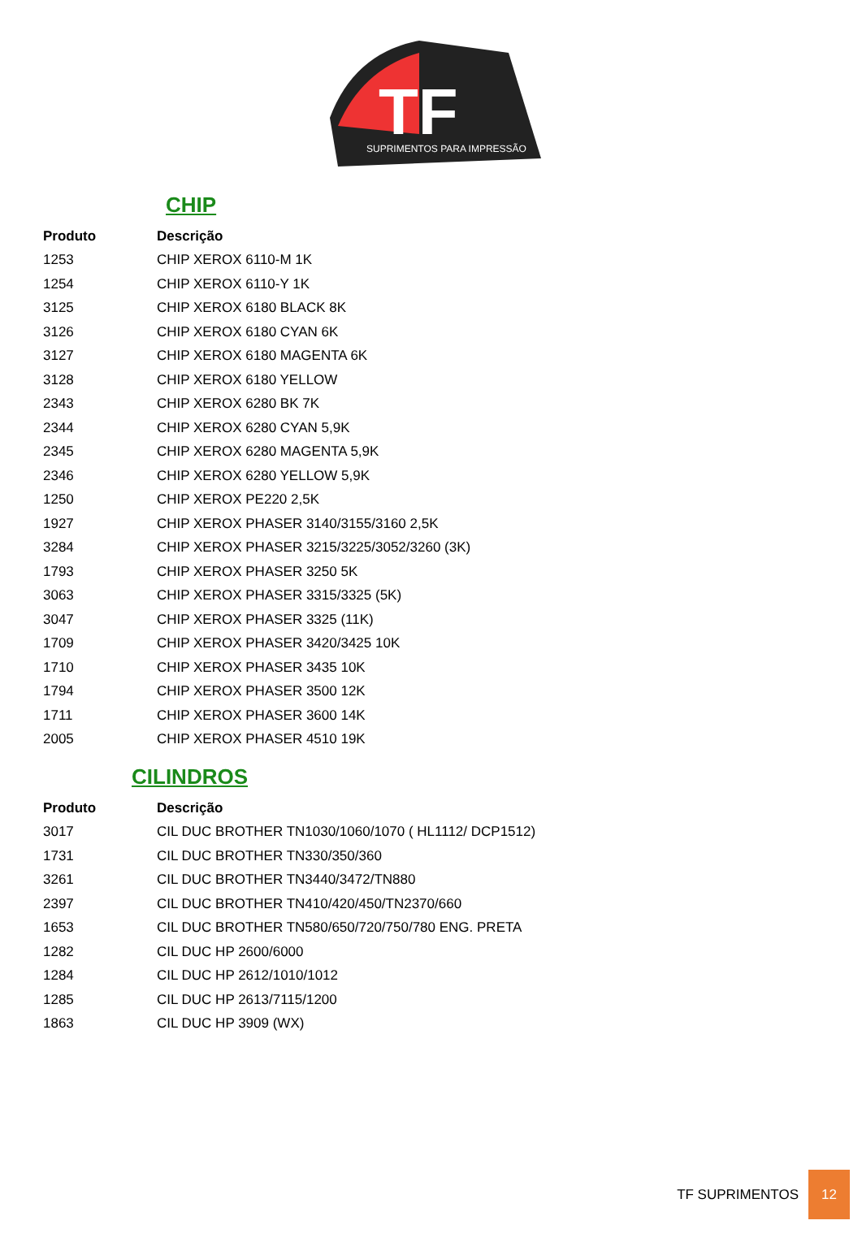TF
SUPRIMENTOS PARA IMPRESSÃO
CHIP
| Produto | Descrição |
| --- | --- |
| 1253 | CHIP XEROX 6110-M 1K |
| 1254 | CHIP XEROX 6110-Y 1K |
| 3125 | CHIP XEROX 6180 BLACK 8K |
| 3126 | CHIP XEROX 6180 CYAN 6K |
| 3127 | CHIP XEROX 6180 MAGENTA 6K |
| 3128 | CHIP XEROX 6180 YELLOW |
| 2343 | CHIP XEROX 6280 BK 7K |
| 2344 | CHIP XEROX 6280 CYAN 5,9K |
| 2345 | CHIP XEROX 6280 MAGENTA 5,9K |
| 2346 | CHIP XEROX 6280 YELLOW 5,9K |
| 1250 | CHIP XEROX PE220 2,5K |
| 1927 | CHIP XEROX PHASER 3140/3155/3160 2,5K |
| 3284 | CHIP XEROX PHASER 3215/3225/3052/3260 (3K) |
| 1793 | CHIP XEROX PHASER 3250 5K |
| 3063 | CHIP XEROX PHASER 3315/3325 (5K) |
| 3047 | CHIP XEROX PHASER 3325 (11K) |
| 1709 | CHIP XEROX PHASER 3420/3425 10K |
| 1710 | CHIP XEROX PHASER 3435 10K |
| 1794 | CHIP XEROX PHASER 3500 12K |
| 1711 | CHIP XEROX PHASER 3600 14K |
| 2005 | CHIP XEROX PHASER 4510 19K |
CILINDROS
| Produto | Descrição |
| --- | --- |
| 3017 | CIL DUC BROTHER TN1030/1060/1070 ( HL1112/ DCP1512) |
| 1731 | CIL DUC BROTHER TN330/350/360 |
| 3261 | CIL DUC BROTHER TN3440/3472/TN880 |
| 2397 | CIL DUC BROTHER TN410/420/450/TN2370/660 |
| 1653 | CIL DUC BROTHER TN580/650/720/750/780 ENG. PRETA |
| 1282 | CIL DUC HP 2600/6000 |
| 1284 | CIL DUC HP 2612/1010/1012 |
| 1285 | CIL DUC HP 2613/7115/1200 |
| 1863 | CIL DUC HP 3909 (WX) |
TF SUPRIMENTOS 12